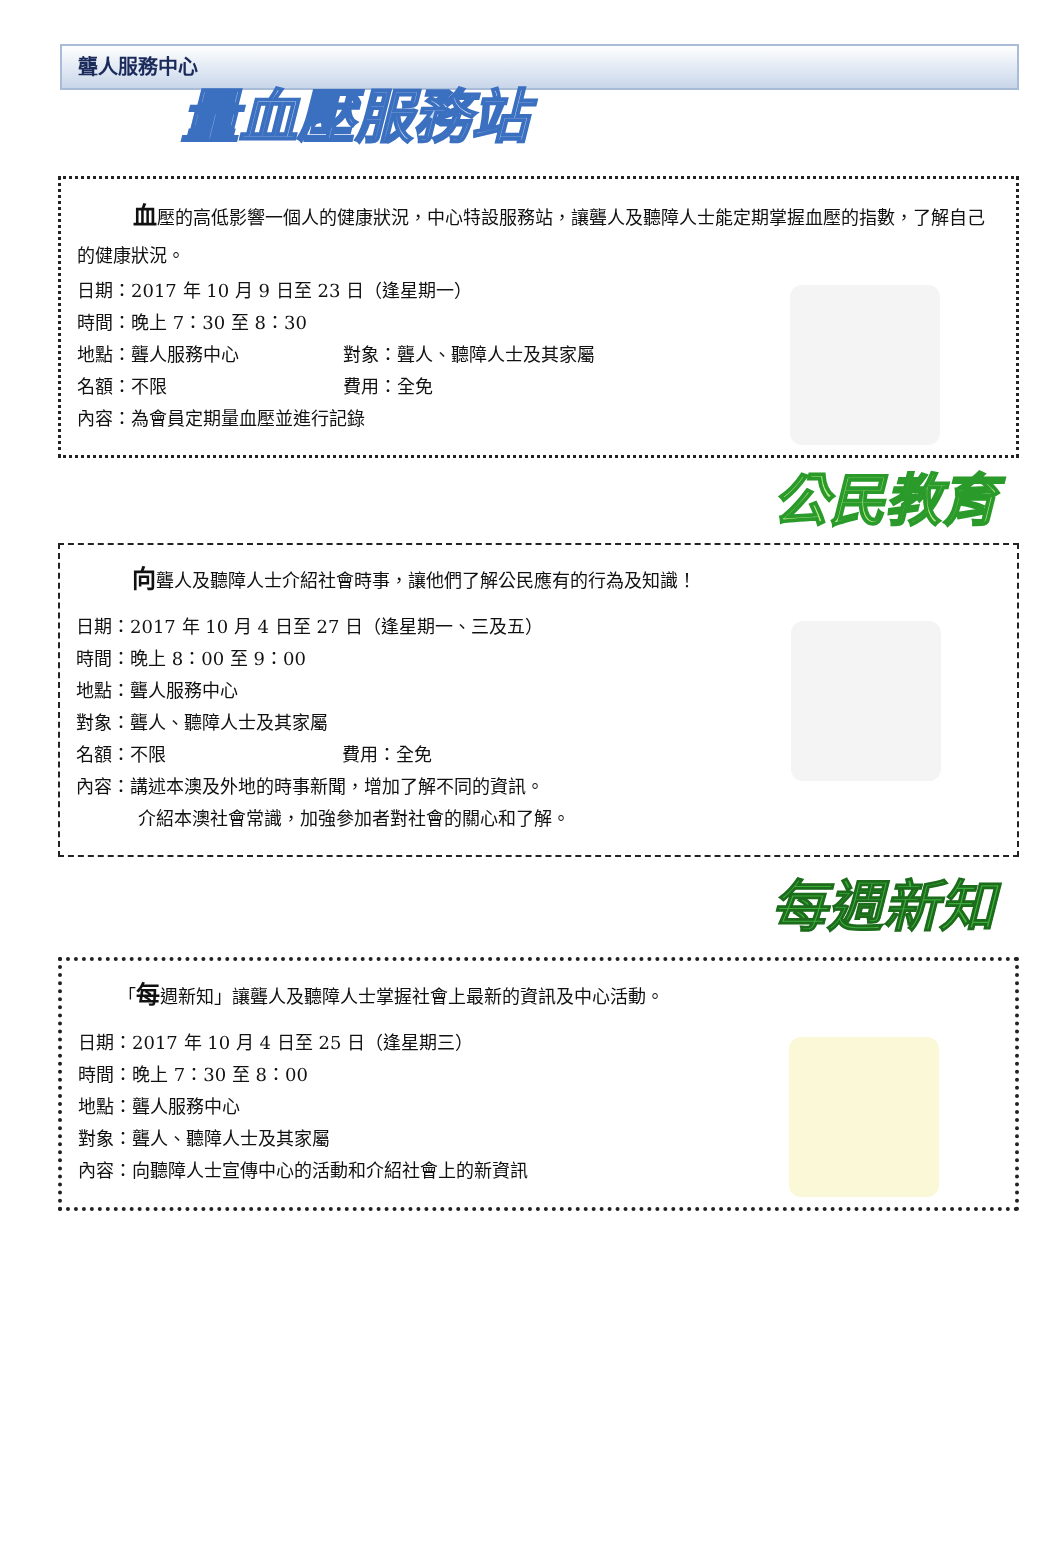聾人服務中心
量血壓服務站
血壓的高低影響一個人的健康狀況，中心特設服務站，讓聾人及聽障人士能定期掌握血壓的指數，了解自己的健康狀況。
日期：2017 年 10 月 9 日至 23 日（逢星期一）
時間：晚上 7：30 至 8：30
地點：聾人服務中心 對象：聾人、聽障人士及其家屬
名額：不限 費用：全免
內容：為會員定期量血壓並進行記錄
公民教育
向聾人及聽障人士介紹社會時事，讓他們了解公民應有的行為及知識！
日期：2017 年 10 月 4 日至 27 日（逢星期一、三及五）
時間：晚上 8：00 至 9：00
地點：聾人服務中心
對象：聾人、聽障人士及其家屬
名額：不限 費用：全免
內容：講述本澳及外地的時事新聞，增加了解不同的資訊。
介紹本澳社會常識，加強參加者對社會的關心和了解。
每週新知
「每週新知」讓聾人及聽障人士掌握社會上最新的資訊及中心活動。
日期：2017 年 10 月 4 日至 25 日（逢星期三）
時間：晚上 7：30 至 8：00
地點：聾人服務中心
對象：聾人、聽障人士及其家屬
內容：向聽障人士宣傳中心的活動和介紹社會上的新資訊